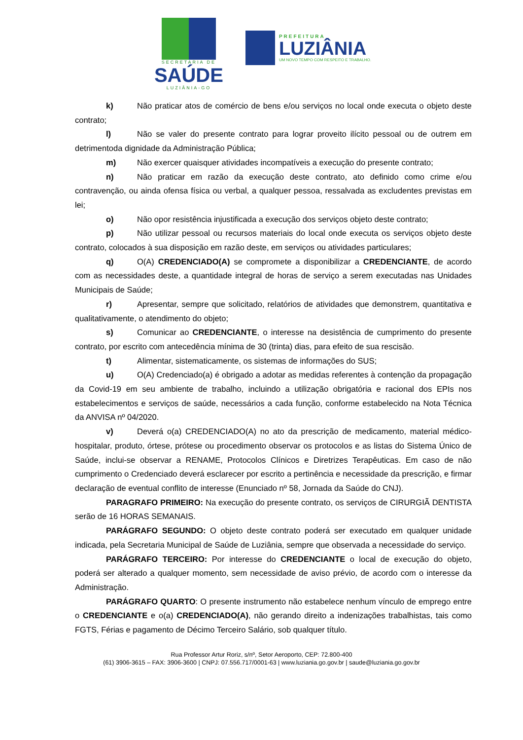SECRETARIA DE
SAÚDE
LUZIÂNIA-GO
PREFEITURA
LUZIÂNIA
UM NOVO TEMPO COM RESPEITO E TRABALHO.
k) Não praticar atos de comércio de bens e/ou serviços no local onde executa o objeto deste contrato;
l) Não se valer do presente contrato para lograr proveito ilícito pessoal ou de outrem em detrimentoda dignidade da Administração Pública;
m) Não exercer quaisquer atividades incompatíveis a execução do presente contrato;
n) Não praticar em razão da execução deste contrato, ato definido como crime e/ou contravenção, ou ainda ofensa física ou verbal, a qualquer pessoa, ressalvada as excludentes previstas em lei;
o) Não opor resistência injustificada a execução dos serviços objeto deste contrato;
p) Não utilizar pessoal ou recursos materiais do local onde executa os serviços objeto deste contrato, colocados à sua disposição em razão deste, em serviços ou atividades particulares;
q) O(A) CREDENCIADO(A) se compromete a disponibilizar a CREDENCIANTE, de acordo com as necessidades deste, a quantidade integral de horas de serviço a serem executadas nas Unidades Municipais de Saúde;
r) Apresentar, sempre que solicitado, relatórios de atividades que demonstrem, quantitativa e qualitativamente, o atendimento do objeto;
s) Comunicar ao CREDENCIANTE, o interesse na desistência de cumprimento do presente contrato, por escrito com antecedência mínima de 30 (trinta) dias, para efeito de sua rescisão.
t) Alimentar, sistematicamente, os sistemas de informações do SUS;
u) O(A) Credenciado(a) é obrigado a adotar as medidas referentes à contenção da propagação da Covid-19 em seu ambiente de trabalho, incluindo a utilização obrigatória e racional dos EPIs nos estabelecimentos e serviços de saúde, necessários a cada função, conforme estabelecido na Nota Técnica da ANVISA nº 04/2020.
v) Deverá o(a) CREDENCIADO(A) no ato da prescrição de medicamento, material médico-hospitalar, produto, órtese, prótese ou procedimento observar os protocolos e as listas do Sistema Único de Saúde, inclui-se observar a RENAME, Protocolos Clínicos e Diretrizes Terapêuticas. Em caso de não cumprimento o Credenciado deverá esclarecer por escrito a pertinência e necessidade da prescrição, e firmar declaração de eventual conflito de interesse (Enunciado nº 58, Jornada da Saúde do CNJ).
PARAGRAFO PRIMEIRO: Na execução do presente contrato, os serviços de CIRURGIÃ DENTISTA serão de 16 HORAS SEMANAIS.
PARÁGRAFO SEGUNDO: O objeto deste contrato poderá ser executado em qualquer unidade indicada, pela Secretaria Municipal de Saúde de Luziânia, sempre que observada a necessidade do serviço.
PARÁGRAFO TERCEIRO: Por interesse do CREDENCIANTE o local de execução do objeto, poderá ser alterado a qualquer momento, sem necessidade de aviso prévio, de acordo com o interesse da Administração.
PARÁGRAFO QUARTO: O presente instrumento não estabelece nenhum vínculo de emprego entre o CREDENCIANTE e o(a) CREDENCIADO(A), não gerando direito a indenizações trabalhistas, tais como FGTS, Férias e pagamento de Décimo Terceiro Salário, sob qualquer título.
Rua Professor Artur Roriz, s/nº, Setor Aeroporto, CEP: 72.800-400
(61) 3906-3615 – FAX: 3906-3600 | CNPJ: 07.556.717/0001-63 | www.luziania.go.gov.br | saude@luziania.go.gov.br